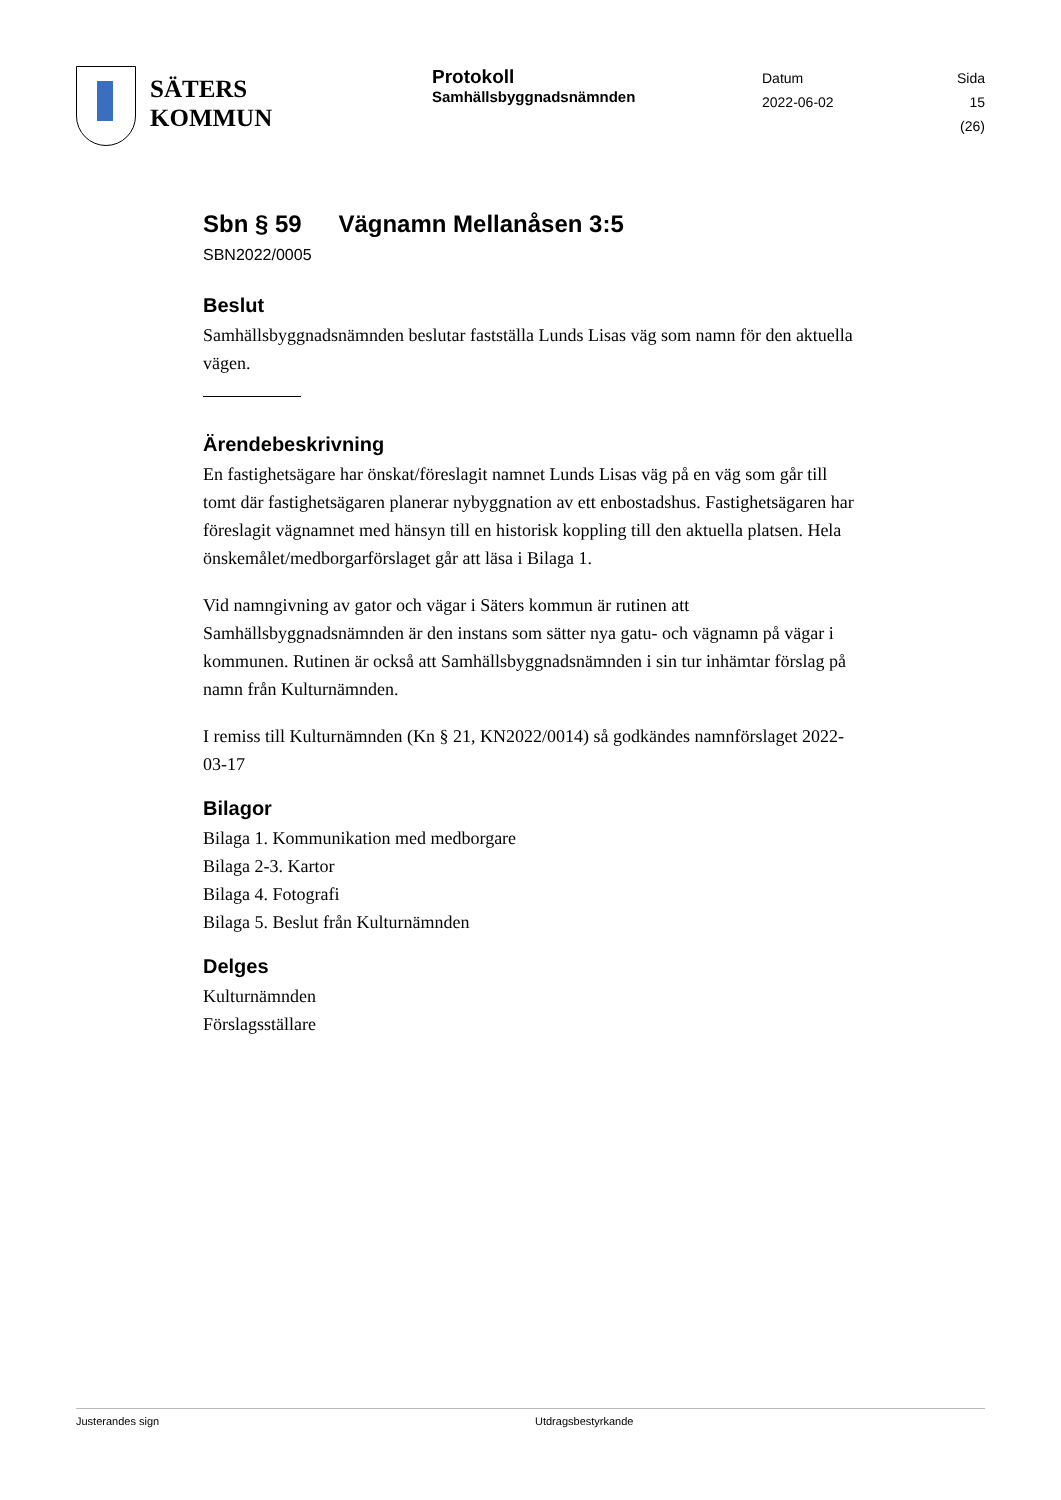SÄTERS
KOMMUN
Protokoll
Samhällsbyggnadsnämnden
Datum
2022-06-02
Sida
15 (26)
Sbn § 59 Vägnamn Mellanåsen 3:5
SBN2022/0005
Beslut
Samhällsbyggnadsnämnden beslutar fastställa Lunds Lisas väg som namn för den aktuella vägen.
Ärendebeskrivning
En fastighetsägare har önskat/föreslagit namnet Lunds Lisas väg på en väg som går till tomt där fastighetsägaren planerar nybyggnation av ett enbostadshus. Fastighetsägaren har föreslagit vägnamnet med hänsyn till en historisk koppling till den aktuella platsen. Hela önskemålet/medborgarförslaget går att läsa i Bilaga 1.
Vid namngivning av gator och vägar i Säters kommun är rutinen att Samhällsbyggnadsnämnden är den instans som sätter nya gatu- och vägnamn på vägar i kommunen. Rutinen är också att Samhällsbyggnadsnämnden i sin tur inhämtar förslag på namn från Kulturnämnden.
I remiss till Kulturnämnden (Kn § 21, KN2022/0014) så godkändes namnförslaget 2022-03-17
Bilagor
Bilaga 1. Kommunikation med medborgare
Bilaga 2-3. Kartor
Bilaga 4. Fotografi
Bilaga 5. Beslut från Kulturnämnden
Delges
Kulturnämnden
Förslagsställare
Justerandes sign Utdragsbestyrkande